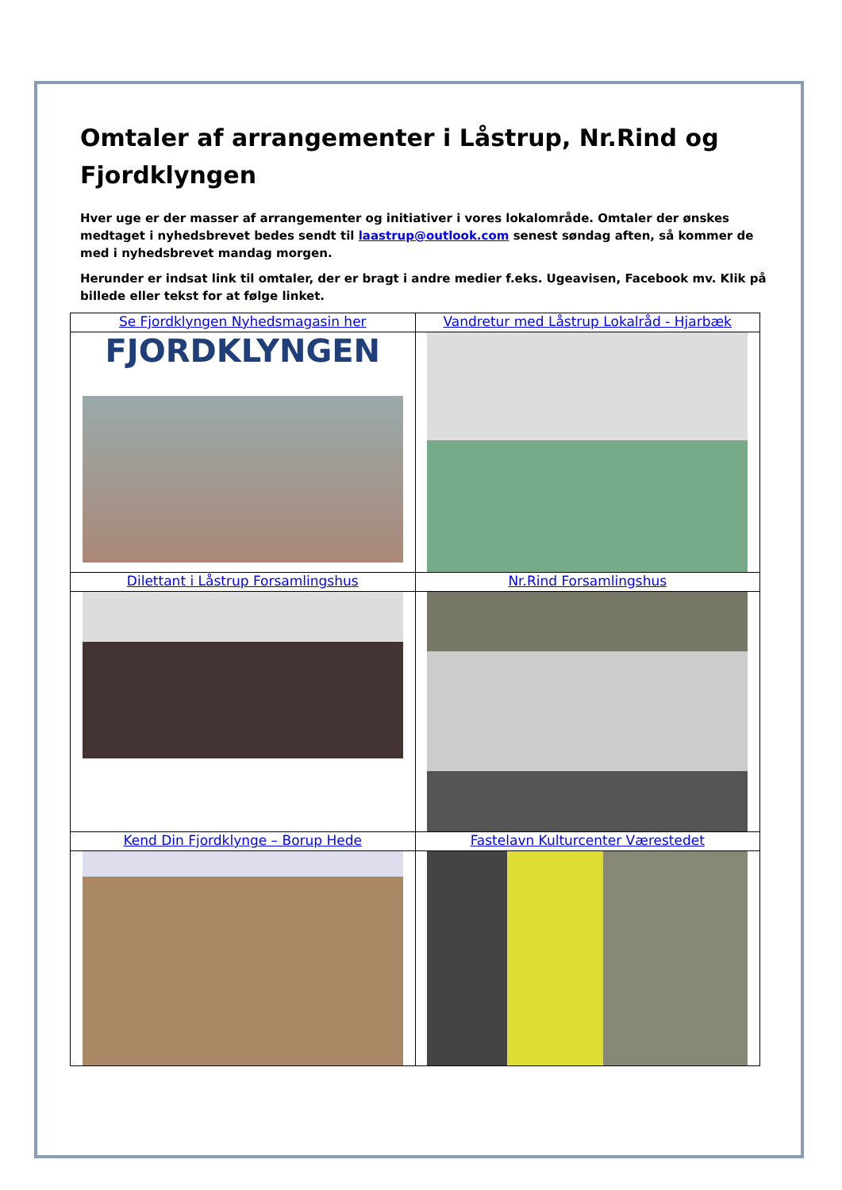Omtaler af arrangementer i Låstrup, Nr.Rind og Fjordklyngen
Hver uge er der masser af arrangementer og initiativer i vores lokalområde. Omtaler der ønskes medtaget i nyhedsbrevet bedes sendt til laastrup@outlook.com senest søndag aften, så kommer de med i nyhedsbrevet mandag morgen.
Herunder er indsat link til omtaler, der er bragt i andre medier f.eks. Ugeavisen, Facebook mv. Klik på billede eller tekst for at følge linket.
| Se Fjordklyngen Nyhedsmagasin her | Vandretur med Låstrup Lokalråd - Hjarbæk |
| FJORDKLYNGEN | |
| Dilettant i Låstrup Forsamlingshus | Nr.Rind Forsamlingshus |
| Kend Din Fjordklynge – Borup Hede | Fastelavn Kulturcenter Værestedet |